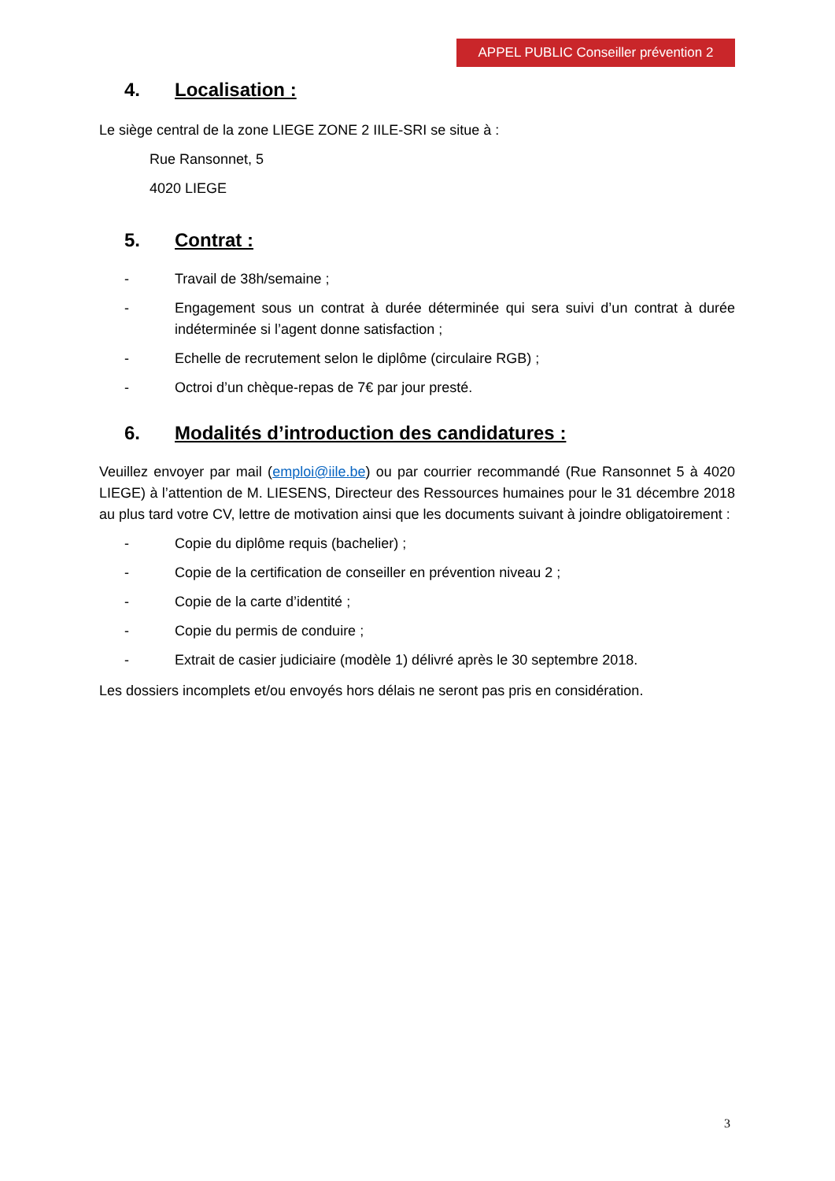APPEL PUBLIC Conseiller prévention 2
4. Localisation :
Le siège central de la zone LIEGE ZONE 2 IILE-SRI se situe à :
Rue Ransonnet, 5
4020 LIEGE
5. Contrat :
- Travail de 38h/semaine ;
- Engagement sous un contrat à durée déterminée qui sera suivi d’un contrat à durée indéterminée si l’agent donne satisfaction ;
- Echelle de recrutement selon le diplôme (circulaire RGB) ;
- Octroi d’un chèque-repas de 7€ par jour presté.
6. Modalités d’introduction des candidatures :
Veuillez envoyer par mail (emploi@iile.be) ou par courrier recommandé (Rue Ransonnet 5 à 4020 LIEGE) à l’attention de M. LIESENS, Directeur des Ressources humaines pour le 31 décembre 2018 au plus tard votre CV, lettre de motivation ainsi que les documents suivant à joindre obligatoirement :
- Copie du diplôme requis (bachelier) ;
- Copie de la certification de conseiller en prévention niveau 2 ;
- Copie de la carte d’identité ;
- Copie du permis de conduire ;
- Extrait de casier judiciaire (modèle 1) délivré après le 30 septembre 2018.
Les dossiers incomplets et/ou envoyés hors délais ne seront pas pris en considération.
3